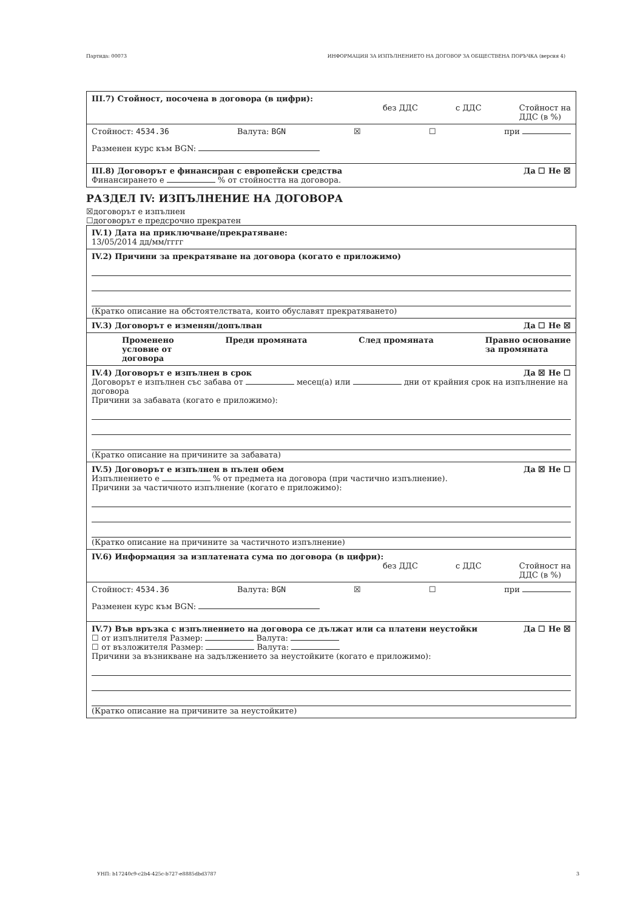Партида: 00073 ИНФОРМАЦИЯ ЗА ИЗПЪЛНЕНИЕТО НА ДОГОВОР ЗА ОБЩЕСТВЕНА ПОРЪЧКА (версия 4)
III.7) Стойност, посочена в договора (в цифри):
без ДДС с ДДС Стойност на
ДДС (в %)
Стойност: 4534.36 Валута: BGN ☒ ☐ при
Разменен курс към BGN:
III.8) Договорът е финансиран с европейски средства Да ☐ Не ☒
Финансирането е % от стойността на договора.
РАЗДЕЛ IV: ИЗПЪЛНЕНИЕ НА ДОГОВОРА
☒договорът е изпълнен
☐договорът е предсрочно прекратен
IV.1) Дата на приключване/прекратяване:
13/05/2014 дд/мм/гггг
IV.2) Причини за прекратяване на договора (когато е приложимо)
(Кратко описание на обстоятелствата, които обуславят прекратяването)
IV.3) Договорът е изменян/допълван Да ☐ Не ☒
Променено
условие от
договора Преди промяната След промяната Правно основание
за промяната
IV.4) Договорът е изпълнен в срок Да ☒ Не ☐
Договорът е изпълнен със забава от месец(а) или дни от крайния срок на изпълнение на договора
Причини за забавата (когато е приложимо):
(Кратко описание на причините за забавата)
IV.5) Договорът е изпълнен в пълен обем Да ☒ Не ☐
Изпълнението е % от предмета на договора (при частично изпълнение).
Причини за частичното изпълнение (когато е приложимо):
(Кратко описание на причините за частичното изпълнение)
IV.6) Информация за изплатената сума по договора (в цифри):
без ДДС с ДДС Стойност на
ДДС (в %)
Стойност: 4534.36 Валута: BGN ☒ ☐ при
Разменен курс към BGN:
IV.7) Във връзка с изпълнението на договора се дължат или са платени неустойки Да ☐ Не ☒
☐ от изпълнителя Размер: Валута:
☐ от възложителя Размер: Валута:
Причини за възникване на задължението за неустойките (когато е приложимо):
(Кратко описание на причините за неустойките)
УНП: b17240c9-c2b4-425c-b727-e8885dbd3787 3